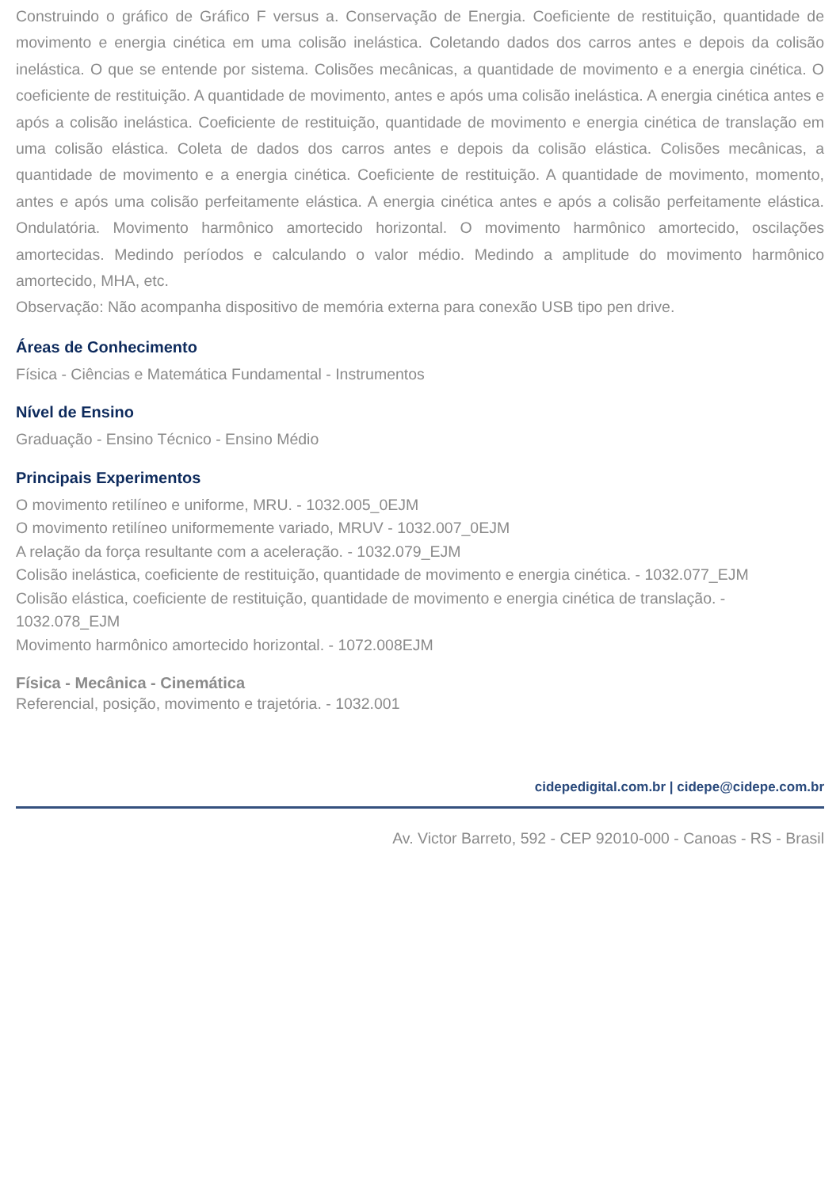Construindo o gráfico de Gráfico F versus a. Conservação de Energia. Coeficiente de restituição, quantidade de movimento e energia cinética em uma colisão inelástica. Coletando dados dos carros antes e depois da colisão inelástica. O que se entende por sistema. Colisões mecânicas, a quantidade de movimento e a energia cinética. O coeficiente de restituição. A quantidade de movimento, antes e após uma colisão inelástica. A energia cinética antes e após a colisão inelástica. Coeficiente de restituição, quantidade de movimento e energia cinética de translação em uma colisão elástica. Coleta de dados dos carros antes e depois da colisão elástica. Colisões mecânicas, a quantidade de movimento e a energia cinética. Coeficiente de restituição. A quantidade de movimento, momento, antes e após uma colisão perfeitamente elástica. A energia cinética antes e após a colisão perfeitamente elástica. Ondulatória. Movimento harmônico amortecido horizontal. O movimento harmônico amortecido, oscilações amortecidas. Medindo períodos e calculando o valor médio. Medindo a amplitude do movimento harmônico amortecido, MHA, etc.
Observação: Não acompanha dispositivo de memória externa para conexão USB tipo pen drive.
Áreas de Conhecimento
Física - Ciências e Matemática Fundamental - Instrumentos
Nível de Ensino
Graduação - Ensino Técnico - Ensino Médio
Principais Experimentos
O movimento retilíneo e uniforme, MRU. - 1032.005_0EJM
O movimento retilíneo uniformemente variado, MRUV - 1032.007_0EJM
A relação da força resultante com a aceleração. - 1032.079_EJM
Colisão inelástica, coeficiente de restituição, quantidade de movimento e energia cinética. - 1032.077_EJM
Colisão elástica, coeficiente de restituição, quantidade de movimento e energia cinética de translação. - 1032.078_EJM
Movimento harmônico amortecido horizontal. - 1072.008EJM
Física - Mecânica - Cinemática
Referencial, posição, movimento e trajetória. - 1032.001
cidepedigital.com.br | cidepe@cidepe.com.br
Av. Victor Barreto, 592 - CEP 92010-000 - Canoas - RS - Brasil